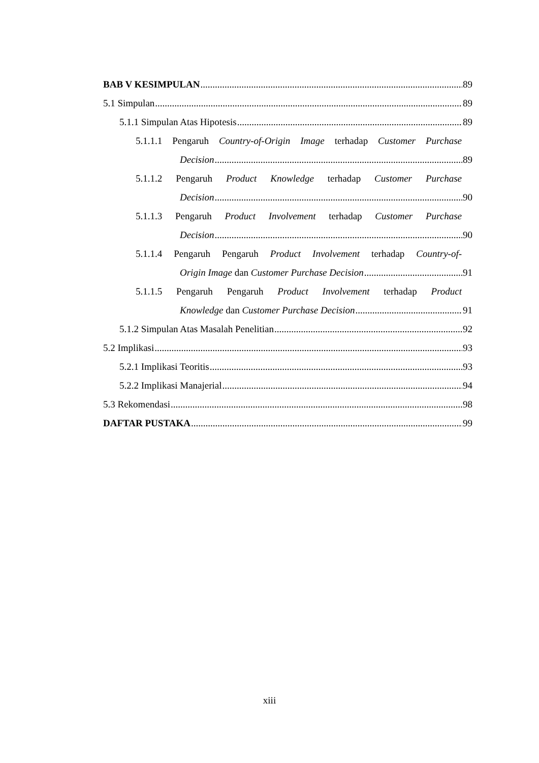BAB V KESIMPULAN 89
5.1 Simpulan 89
5.1.1 Simpulan Atas Hipotesis 89
5.1.1.1 Pengaruh Country-of-Origin Image terhadap Customer Purchase
Decision 89
5.1.1.2 Pengaruh Product Knowledge terhadap Customer Purchase
Decision 90
5.1.1.3 Pengaruh Product Involvement terhadap Customer Purchase
Decision 90
5.1.1.4 Pengaruh Pengaruh Product Involvement terhadap Country-of-
Origin Image dan Customer Purchase Decision 91
5.1.1.5 Pengaruh Pengaruh Product Involvement terhadap Product
Knowledge dan Customer Purchase Decision 91
5.1.2 Simpulan Atas Masalah Penelitian 92
5.2 Implikasi 93
5.2.1 Implikasi Teoritis 93
5.2.2 Implikasi Manajerial 94
5.3 Rekomendasi 98
DAFTAR PUSTAKA 99
xiii